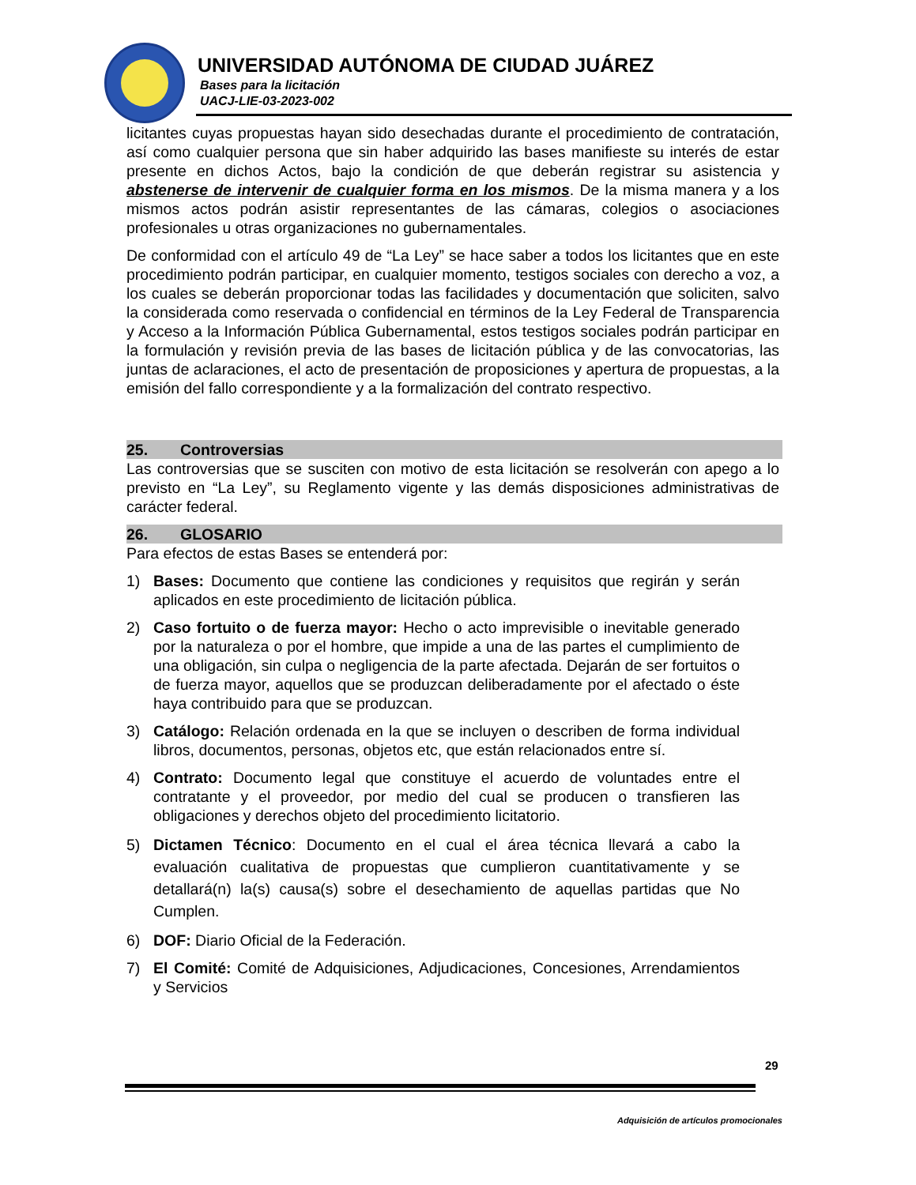UNIVERSIDAD AUTÓNOMA DE CIUDAD JUÁREZ
Bases para la licitación
UACJ-LIE-03-2023-002
licitantes cuyas propuestas hayan sido desechadas durante el procedimiento de contratación, así como cualquier persona que sin haber adquirido las bases manifieste su interés de estar presente en dichos Actos, bajo la condición de que deberán registrar su asistencia y abstenerse de intervenir de cualquier forma en los mismos. De la misma manera y a los mismos actos podrán asistir representantes de las cámaras, colegios o asociaciones profesionales u otras organizaciones no gubernamentales.
De conformidad con el artículo 49 de “La Ley” se hace saber a todos los licitantes que en este procedimiento podrán participar, en cualquier momento, testigos sociales con derecho a voz, a los cuales se deberán proporcionar todas las facilidades y documentación que soliciten, salvo la considerada como reservada o confidencial en términos de la Ley Federal de Transparencia y Acceso a la Información Pública Gubernamental, estos testigos sociales podrán participar en la formulación y revisión previa de las bases de licitación pública y de las convocatorias, las juntas de aclaraciones, el acto de presentación de proposiciones y apertura de propuestas, a la emisión del fallo correspondiente y a la formalización del contrato respectivo.
25. Controversias
Las controversias que se susciten con motivo de esta licitación se resolverán con apego a lo previsto en “La Ley”, su Reglamento vigente y las demás disposiciones administrativas de carácter federal.
26. GLOSARIO
Para efectos de estas Bases se entenderá por:
1) Bases: Documento que contiene las condiciones y requisitos que regirán y serán aplicados en este procedimiento de licitación pública.
2) Caso fortuito o de fuerza mayor: Hecho o acto imprevisible o inevitable generado por la naturaleza o por el hombre, que impide a una de las partes el cumplimiento de una obligación, sin culpa o negligencia de la parte afectada. Dejarán de ser fortuitos o de fuerza mayor, aquellos que se produzcan deliberadamente por el afectado o éste haya contribuido para que se produzcan.
3) Catálogo: Relación ordenada en la que se incluyen o describen de forma individual libros, documentos, personas, objetos etc, que están relacionados entre sí.
4) Contrato: Documento legal que constituye el acuerdo de voluntades entre el contratante y el proveedor, por medio del cual se producen o transfieren las obligaciones y derechos objeto del procedimiento licitatorio.
5) Dictamen Técnico: Documento en el cual el área técnica llevará a cabo la evaluación cualitativa de propuestas que cumplieron cuantitativamente y se detallará(n) la(s) causa(s) sobre el desechamiento de aquellas partidas que No Cumplen.
6) DOF: Diario Oficial de la Federación.
7) El Comité: Comité de Adquisiciones, Adjudicaciones, Concesiones, Arrendamientos y Servicios
29
Adquisición de artículos promocionales